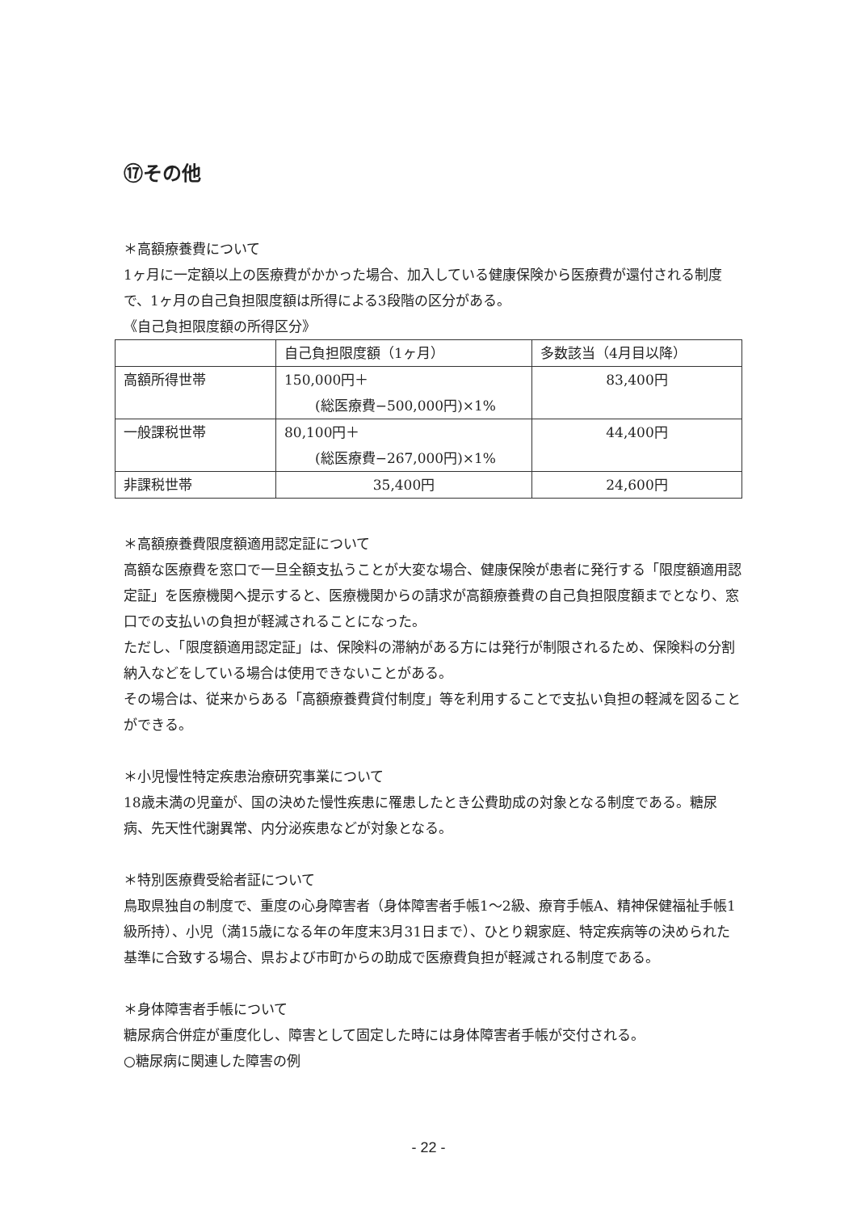⑰その他
＊高額療養費について
1ヶ月に一定額以上の医療費がかかった場合、加入している健康保険から医療費が還付される制度で、1ヶ月の自己負担限度額は所得による3段階の区分がある。
《自己負担限度額の所得区分》
| | 自己負担限度額（1ヶ月） | 多数該当（4月目以降） |
| 高額所得世帯 | 150,000円＋ (総医療費−500,000円)×1% | 83,400円 |
| 一般課税世帯 | 80,100円＋ (総医療費−267,000円)×1% | 44,400円 |
| 非課税世帯 | 35,400円 | 24,600円 |
＊高額療養費限度額適用認定証について
高額な医療費を窓口で一旦全額支払うことが大変な場合、健康保険が患者に発行する「限度額適用認定証」を医療機関へ提示すると、医療機関からの請求が高額療養費の自己負担限度額までとなり、窓口での支払いの負担が軽減されることになった。
ただし、「限度額適用認定証」は、保険料の滞納がある方には発行が制限されるため、保険料の分割納入などをしている場合は使用できないことがある。
その場合は、従来からある「高額療養費貸付制度」等を利用することで支払い負担の軽減を図ることができる。
＊小児慢性特定疾患治療研究事業について
18歳未満の児童が、国の決めた慢性疾患に罹患したとき公費助成の対象となる制度である。糖尿病、先天性代謝異常、内分泌疾患などが対象となる。
＊特別医療費受給者証について
鳥取県独自の制度で、重度の心身障害者（身体障害者手帳1〜2級、療育手帳A、精神保健福祉手帳1級所持）、小児（満15歳になる年の年度末3月31日まで）、ひとり親家庭、特定疾病等の決められた基準に合致する場合、県および市町からの助成で医療費負担が軽減される制度である。
＊身体障害者手帳について
糖尿病合併症が重度化し、障害として固定した時には身体障害者手帳が交付される。
○糖尿病に関連した障害の例
- 22 -